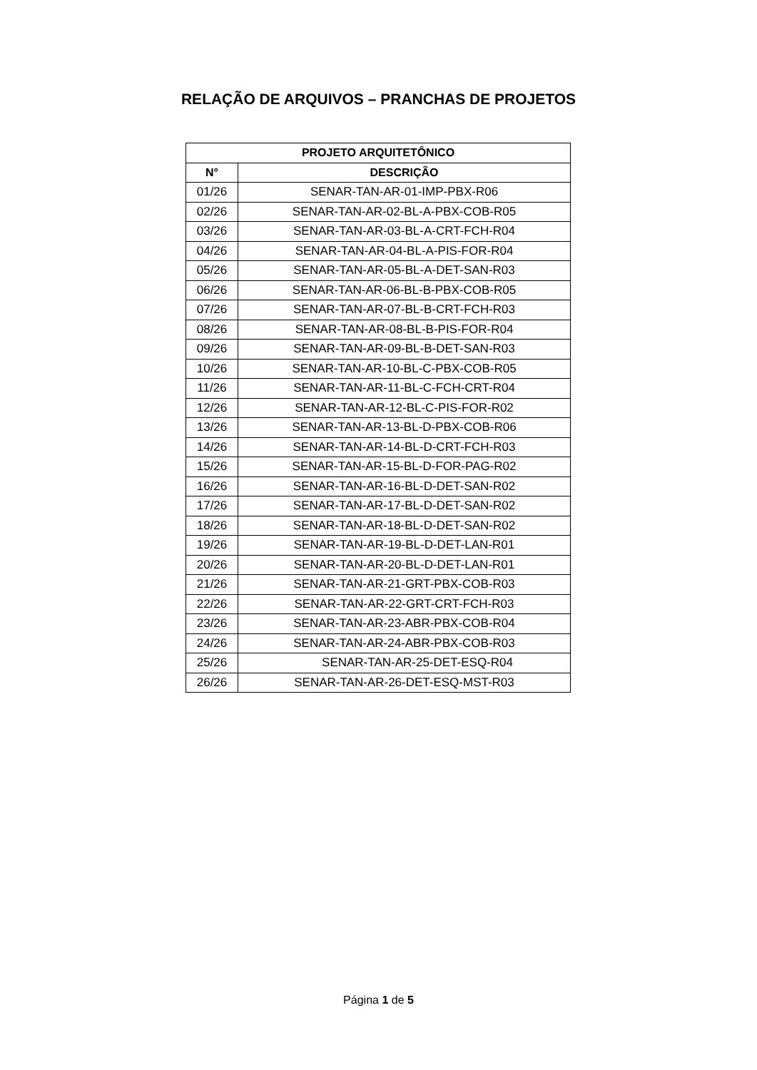RELAÇÃO DE ARQUIVOS – PRANCHAS DE PROJETOS
| PROJETO ARQUITETÔNICO | |
| --- | --- |
| N° | DESCRIÇÃO |
| 01/26 | SENAR-TAN-AR-01-IMP-PBX-R06 |
| 02/26 | SENAR-TAN-AR-02-BL-A-PBX-COB-R05 |
| 03/26 | SENAR-TAN-AR-03-BL-A-CRT-FCH-R04 |
| 04/26 | SENAR-TAN-AR-04-BL-A-PIS-FOR-R04 |
| 05/26 | SENAR-TAN-AR-05-BL-A-DET-SAN-R03 |
| 06/26 | SENAR-TAN-AR-06-BL-B-PBX-COB-R05 |
| 07/26 | SENAR-TAN-AR-07-BL-B-CRT-FCH-R03 |
| 08/26 | SENAR-TAN-AR-08-BL-B-PIS-FOR-R04 |
| 09/26 | SENAR-TAN-AR-09-BL-B-DET-SAN-R03 |
| 10/26 | SENAR-TAN-AR-10-BL-C-PBX-COB-R05 |
| 11/26 | SENAR-TAN-AR-11-BL-C-FCH-CRT-R04 |
| 12/26 | SENAR-TAN-AR-12-BL-C-PIS-FOR-R02 |
| 13/26 | SENAR-TAN-AR-13-BL-D-PBX-COB-R06 |
| 14/26 | SENAR-TAN-AR-14-BL-D-CRT-FCH-R03 |
| 15/26 | SENAR-TAN-AR-15-BL-D-FOR-PAG-R02 |
| 16/26 | SENAR-TAN-AR-16-BL-D-DET-SAN-R02 |
| 17/26 | SENAR-TAN-AR-17-BL-D-DET-SAN-R02 |
| 18/26 | SENAR-TAN-AR-18-BL-D-DET-SAN-R02 |
| 19/26 | SENAR-TAN-AR-19-BL-D-DET-LAN-R01 |
| 20/26 | SENAR-TAN-AR-20-BL-D-DET-LAN-R01 |
| 21/26 | SENAR-TAN-AR-21-GRT-PBX-COB-R03 |
| 22/26 | SENAR-TAN-AR-22-GRT-CRT-FCH-R03 |
| 23/26 | SENAR-TAN-AR-23-ABR-PBX-COB-R04 |
| 24/26 | SENAR-TAN-AR-24-ABR-PBX-COB-R03 |
| 25/26 | SENAR-TAN-AR-25-DET-ESQ-R04 |
| 26/26 | SENAR-TAN-AR-26-DET-ESQ-MST-R03 |
Página 1 de 5